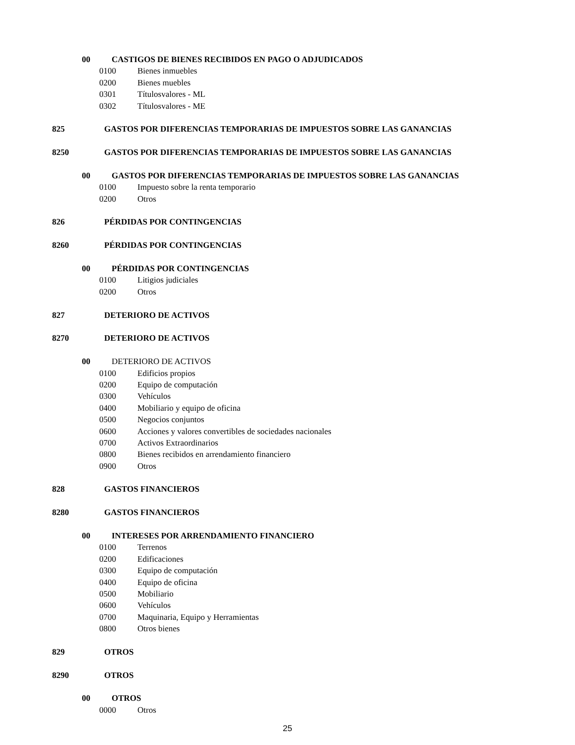00 CASTIGOS DE BIENES RECIBIDOS EN PAGO O ADJUDICADOS
0100 Bienes inmuebles
0200 Bienes muebles
0301 Títulosvalores - ML
0302 Títulosvalores - ME
825 GASTOS POR DIFERENCIAS TEMPORARIAS DE IMPUESTOS SOBRE LAS GANANCIAS
8250 GASTOS POR DIFERENCIAS TEMPORARIAS DE IMPUESTOS SOBRE LAS GANANCIAS
00 GASTOS POR DIFERENCIAS TEMPORARIAS DE IMPUESTOS SOBRE LAS GANANCIAS
0100 Impuesto sobre la renta temporario
0200 Otros
826 PÉRDIDAS POR CONTINGENCIAS
8260 PÉRDIDAS POR CONTINGENCIAS
00 PÉRDIDAS POR CONTINGENCIAS
0100 Litigios judiciales
0200 Otros
827 DETERIORO DE ACTIVOS
8270 DETERIORO DE ACTIVOS
00 DETERIORO DE ACTIVOS
0100 Edificios propios
0200 Equipo de computación
0300 Vehículos
0400 Mobiliario y equipo de oficina
0500 Negocios conjuntos
0600 Acciones y valores convertibles de sociedades nacionales
0700 Activos Extraordinarios
0800 Bienes recibidos en arrendamiento financiero
0900 Otros
828 GASTOS FINANCIEROS
8280 GASTOS FINANCIEROS
00 INTERESES POR ARRENDAMIENTO FINANCIERO
0100 Terrenos
0200 Edificaciones
0300 Equipo de computación
0400 Equipo de oficina
0500 Mobiliario
0600 Vehículos
0700 Maquinaria, Equipo y Herramientas
0800 Otros bienes
829 OTROS
8290 OTROS
00 OTROS
0000 Otros
25